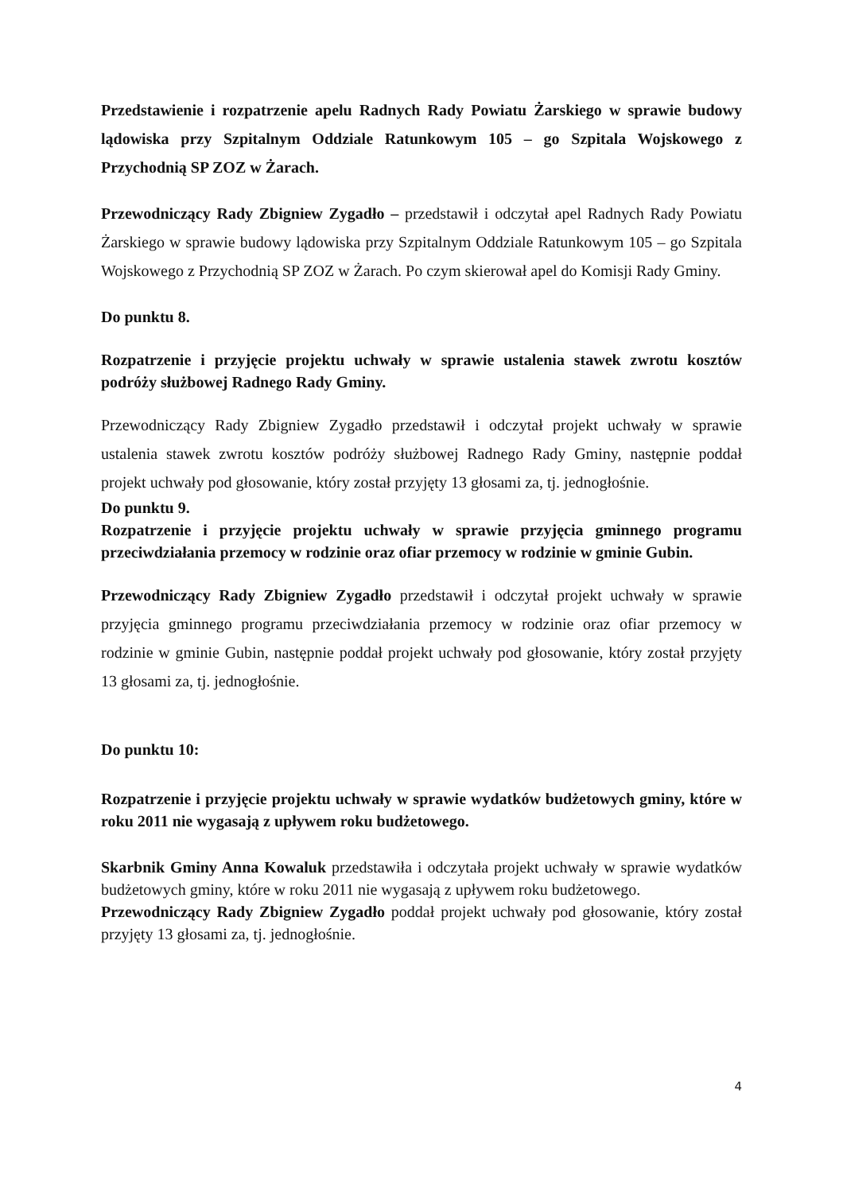Przedstawienie i rozpatrzenie apelu Radnych Rady Powiatu Żarskiego w sprawie budowy lądowiska przy Szpitalnym Oddziale Ratunkowym 105 – go Szpitala Wojskowego z Przychodnią SP ZOZ w Żarach.
Przewodniczący Rady Zbigniew Zygadło – przedstawił i odczytał apel Radnych Rady Powiatu Żarskiego w sprawie budowy lądowiska przy Szpitalnym Oddziale Ratunkowym 105 – go Szpitala Wojskowego z Przychodnią SP ZOZ w Żarach. Po czym skierował apel do Komisji Rady Gminy.
Do punktu 8.
Rozpatrzenie i przyjęcie projektu uchwały w sprawie ustalenia stawek zwrotu kosztów podróży służbowej Radnego Rady Gminy.
Przewodniczący Rady Zbigniew Zygadło przedstawił i odczytał projekt uchwały w sprawie ustalenia stawek zwrotu kosztów podróży służbowej Radnego Rady Gminy, następnie poddał projekt uchwały pod głosowanie, który został przyjęty 13 głosami za, tj. jednogłośnie.
Do punktu 9.
Rozpatrzenie i przyjęcie projektu uchwały w sprawie przyjęcia gminnego programu przeciwdziałania przemocy w rodzinie oraz ofiar przemocy w rodzinie w gminie Gubin.
Przewodniczący Rady Zbigniew Zygadło przedstawił i odczytał projekt uchwały w sprawie przyjęcia gminnego programu przeciwdziałania przemocy w rodzinie oraz ofiar przemocy w rodzinie w gminie Gubin, następnie poddał projekt uchwały pod głosowanie, który został przyjęty 13 głosami za, tj. jednogłośnie.
Do punktu 10:
Rozpatrzenie i przyjęcie projektu uchwały w sprawie wydatków budżetowych gminy, które w roku 2011 nie wygasają z upływem roku budżetowego.
Skarbnik Gminy Anna Kowaluk przedstawiła i odczytała projekt uchwały w sprawie wydatków budżetowych gminy, które w roku 2011 nie wygasają z upływem roku budżetowego.
Przewodniczący Rady Zbigniew Zygadło poddał projekt uchwały pod głosowanie, który został przyjęty 13 głosami za, tj. jednogłośnie.
4